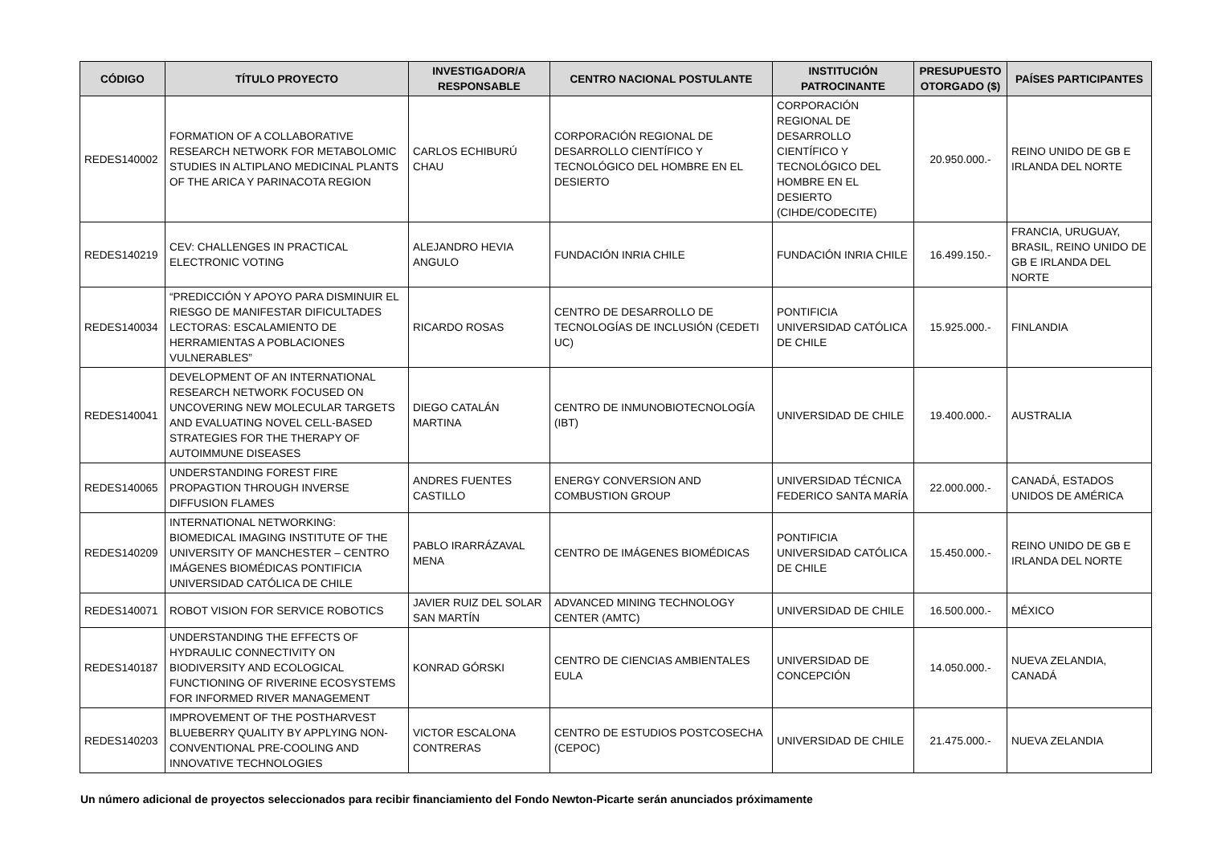| CÓDIGO | TÍTULO PROYECTO | INVESTIGADOR/A RESPONSABLE | CENTRO NACIONAL POSTULANTE | INSTITUCIÓN PATROCINANTE | PRESUPUESTO OTORGADO ($) | PAÍSES PARTICIPANTES |
| --- | --- | --- | --- | --- | --- | --- |
| REDES140002 | FORMATION OF A COLLABORATIVE RESEARCH NETWORK FOR METABOLOMIC STUDIES IN ALTIPLANO MEDICINAL PLANTS OF THE ARICA Y PARINACOTA REGION | CARLOS ECHIBURÚ CHAU | CORPORACIÓN REGIONAL DE DESARROLLO CIENTÍFICO Y TECNOLÓGICO DEL HOMBRE EN EL DESIERTO | CORPORACIÓN REGIONAL DE DESARROLLO CIENTÍFICO Y TECNOLÓGICO DEL HOMBRE EN EL DESIERTO (CIHDE/CODECITE) | 20.950.000.- | REINO UNIDO DE GB E IRLANDA DEL NORTE |
| REDES140219 | CEV: CHALLENGES IN PRACTICAL ELECTRONIC VOTING | ALEJANDRO HEVIA ANGULO | FUNDACIÓN INRIA CHILE | FUNDACIÓN INRIA CHILE | 16.499.150.- | FRANCIA, URUGUAY, BRASIL, REINO UNIDO DE GB E IRLANDA DEL NORTE |
| REDES140034 | “PREDICCIÓN Y APOYO PARA DISMINUIR EL RIESGO DE MANIFESTAR DIFICULTADES LECTORAS: ESCALAMIENTO DE HERRAMIENTAS A POBLACIONES VULNERABLES” | RICARDO ROSAS | CENTRO DE DESARROLLO DE TECNOLOGÍAS DE INCLUSIÓN (CEDETI UC) | PONTIFICIA UNIVERSIDAD CATÓLICA DE CHILE | 15.925.000.- | FINLANDIA |
| REDES140041 | DEVELOPMENT OF AN INTERNATIONAL RESEARCH NETWORK FOCUSED ON UNCOVERING NEW MOLECULAR TARGETS AND EVALUATING NOVEL CELL-BASED STRATEGIES FOR THE THERAPY OF AUTOIMMUNE DISEASES | DIEGO CATALÁN MARTINA | CENTRO DE INMUNOBIOTECNOLOGÍA (IBT) | UNIVERSIDAD DE CHILE | 19.400.000.- | AUSTRALIA |
| REDES140065 | UNDERSTANDING FOREST FIRE PROPAGTION THROUGH INVERSE DIFFUSION FLAMES | ANDRES FUENTES CASTILLO | ENERGY CONVERSION AND COMBUSTION GROUP | UNIVERSIDAD TÉCNICA FEDERICO SANTA MARÍA | 22.000.000.- | CANADÁ, ESTADOS UNIDOS DE AMÉRICA |
| REDES140209 | INTERNATIONAL NETWORKING: BIOMEDICAL IMAGING INSTITUTE OF THE UNIVERSITY OF MANCHESTER – CENTRO IMÁGENES BIOMÉDICAS PONTIFICIA UNIVERSIDAD CATÓLICA DE CHILE | PABLO IRARRÁZAVAL MENA | CENTRO DE IMÁGENES BIOMÉDICAS | PONTIFICIA UNIVERSIDAD CATÓLICA DE CHILE | 15.450.000.- | REINO UNIDO DE GB E IRLANDA DEL NORTE |
| REDES140071 | ROBOT VISION FOR SERVICE ROBOTICS | JAVIER RUIZ DEL SOLAR SAN MARTÍN | ADVANCED MINING TECHNOLOGY CENTER (AMTC) | UNIVERSIDAD DE CHILE | 16.500.000.- | MÉXICO |
| REDES140187 | UNDERSTANDING THE EFFECTS OF HYDRAULIC CONNECTIVITY ON BIODIVERSITY AND ECOLOGICAL FUNCTIONING OF RIVERINE ECOSYSTEMS FOR INFORMED RIVER MANAGEMENT | KONRAD GÓRSKI | CENTRO DE CIENCIAS AMBIENTALES EULA | UNIVERSIDAD DE CONCEPCIÓN | 14.050.000.- | NUEVA ZELANDIA, CANADÁ |
| REDES140203 | IMPROVEMENT OF THE POSTHARVEST BLUEBERRY QUALITY BY APPLYING NON-CONVENTIONAL PRE-COOLING AND INNOVATIVE TECHNOLOGIES | VICTOR ESCALONA CONTRERAS | CENTRO DE ESTUDIOS POSTCOSECHA (CEPOC) | UNIVERSIDAD DE CHILE | 21.475.000.- | NUEVA ZELANDIA |
Un número adicional de proyectos seleccionados para recibir financiamiento del Fondo Newton-Picarte serán anunciados próximamente